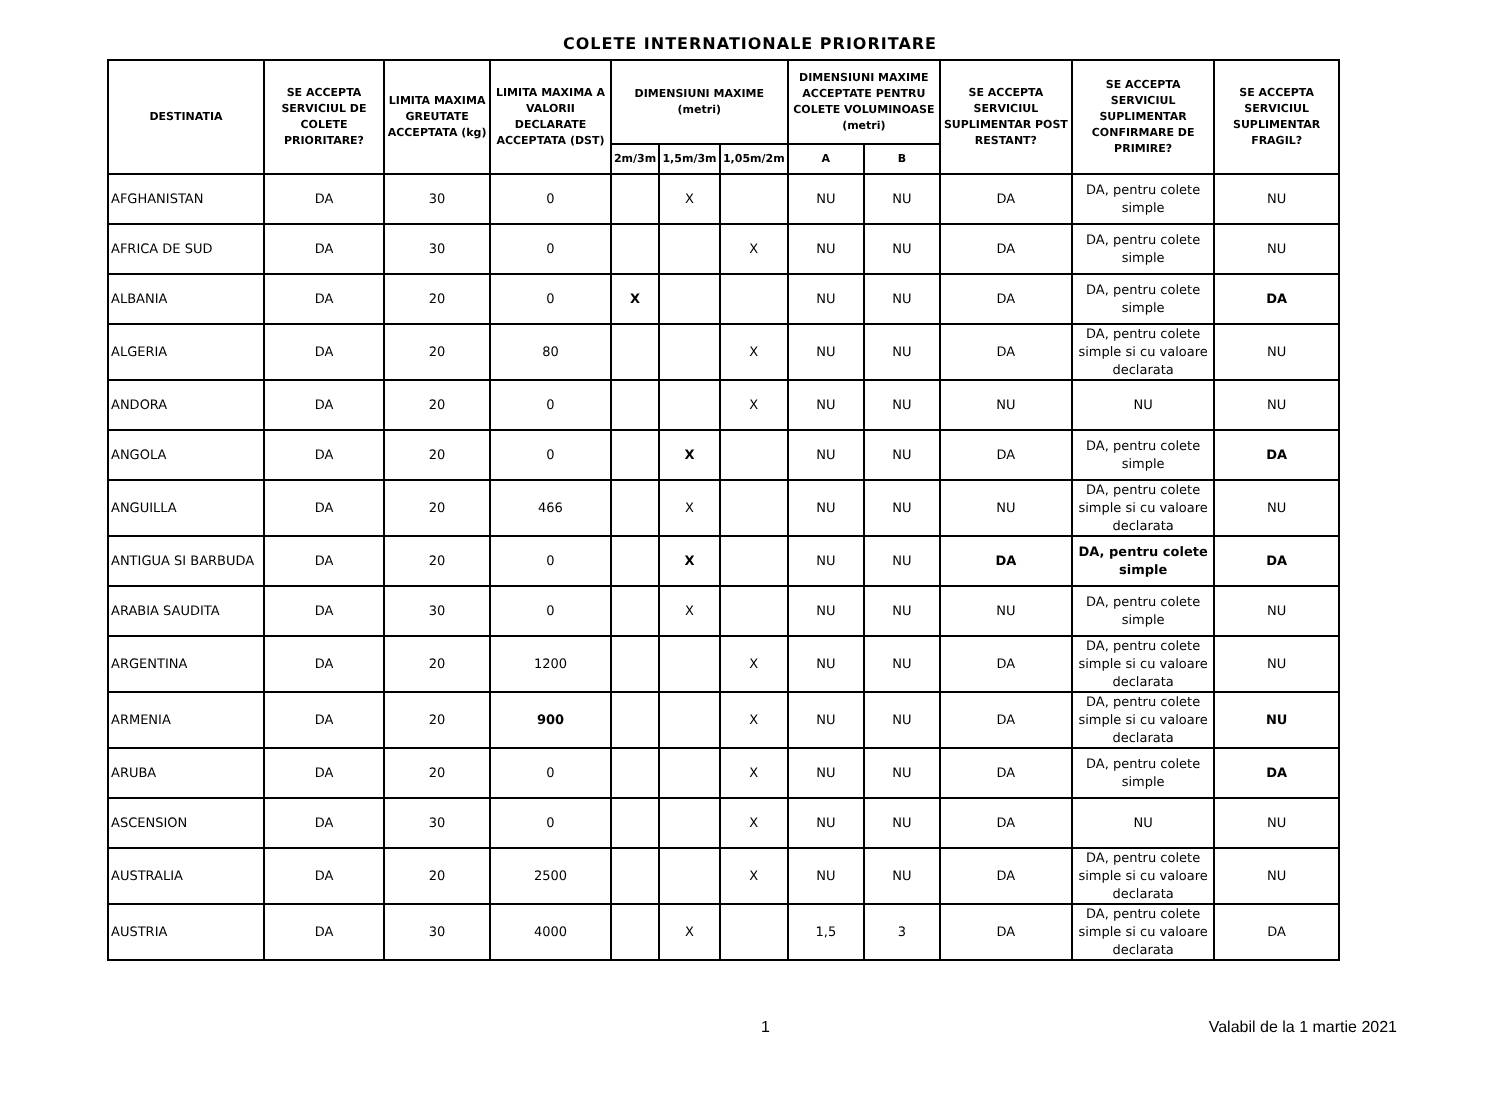COLETE INTERNATIONALE PRIORITARE
| DESTINATIA | SE ACCEPTA SERVICIUL DE COLETE PRIORITARE? | LIMITA MAXIMA GREUTATE ACCEPTATA (kg) | LIMITA MAXIMA A VALORII DECLARATE ACCEPTATA (DST) | DIMENSIUNI MAXIME (metri) | | | DIMENSIUNI MAXIME ACCEPTATE PENTRU COLETE VOLUMINOASE (metri) | | SE ACCEPTA SERVICIUL SUPLIMENTAR POST RESTANT? | SE ACCEPTA SERVICIUL SUPLIMENTAR CONFIRMARE DE PRIMIRE? | SE ACCEPTA SERVICIUL SUPLIMENTAR FRAGIL? |
| --- | --- | --- | --- | --- | --- | --- | --- | --- | --- | --- | --- |
| | | | | 2m/3m | 1,5m/3m | 1,05m/2m | A | B | | | |
| AFGHANISTAN | DA | 30 | 0 | | X | | NU | NU | DA | DA, pentru colete simple | NU |
| AFRICA DE SUD | DA | 30 | 0 | | | X | NU | NU | DA | DA, pentru colete simple | NU |
| ALBANIA | DA | 20 | 0 | X | | | NU | NU | DA | DA, pentru colete simple | DA |
| ALGERIA | DA | 20 | 80 | | | X | NU | NU | DA | DA, pentru colete simple si cu valoare declarata | NU |
| ANDORA | DA | 20 | 0 | | | X | NU | NU | NU | NU | NU |
| ANGOLA | DA | 20 | 0 | | X | | NU | NU | DA | DA, pentru colete simple | DA |
| ANGUILLA | DA | 20 | 466 | | X | | NU | NU | NU | DA, pentru colete simple si cu valoare declarata | NU |
| ANTIGUA SI BARBUDA | DA | 20 | 0 | | X | | NU | NU | DA | DA, pentru colete simple | DA |
| ARABIA SAUDITA | DA | 30 | 0 | | X | | NU | NU | NU | DA, pentru colete simple | NU |
| ARGENTINA | DA | 20 | 1200 | | | X | NU | NU | DA | DA, pentru colete simple si cu valoare declarata | NU |
| ARMENIA | DA | 20 | 900 | | | X | NU | NU | DA | DA, pentru colete simple si cu valoare declarata | NU |
| ARUBA | DA | 20 | 0 | | | X | NU | NU | DA | DA, pentru colete simple | DA |
| ASCENSION | DA | 30 | 0 | | | X | NU | NU | DA | NU | NU |
| AUSTRALIA | DA | 20 | 2500 | | | X | NU | NU | DA | DA, pentru colete simple si cu valoare declarata | NU |
| AUSTRIA | DA | 30 | 4000 | | X | | 1,5 | 3 | DA | DA, pentru colete simple si cu valoare declarata | DA |
1 Valabil de la 1 martie 2021